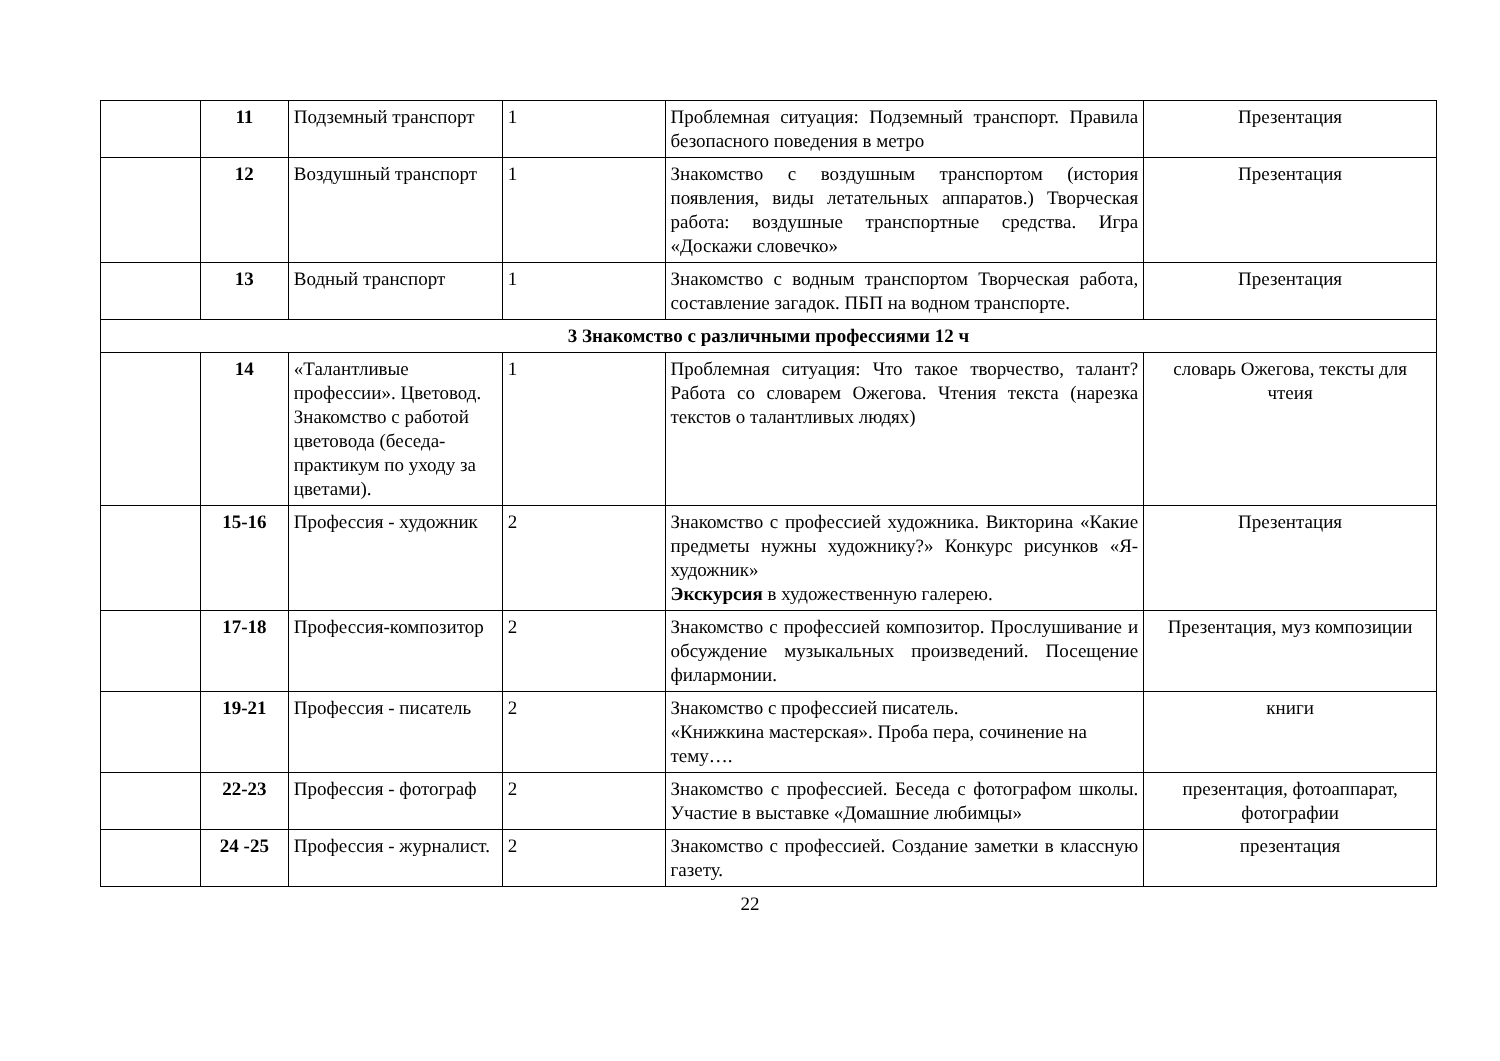| | 11 | Подземный транспорт | 1 | Проблемная ситуация: Подземный транспорт. Правила безопасного поведения в метро | Презентация |
| | 12 | Воздушный транспорт | 1 | Знакомство с воздушным транспортом (история появления, виды летательных аппаратов.) Творческая работа: воздушные транспортные средства. Игра «Доскажи словечко» | Презентация |
| | 13 | Водный транспорт | 1 | Знакомство с водным транспортом Творческая работа, составление загадок. ПБП на водном транспорте. | Презентация |
| 3 Знакомство с различными профессиями 12 ч | | | | | |
| | 14 | «Талантливые профессии». Цветовод. Знакомство с работой цветовода (беседа-практикум по уходу за цветами). | 1 | Проблемная ситуация: Что такое творчество, талант? Работа со словарем Ожегова. Чтения текста (нарезка текстов о талантливых людях) | словарь Ожегова, тексты для чтеия |
| | 15-16 | Профессия - художник | 2 | Знакомство с профессией художника. Викторина «Какие предметы нужны художнику?» Конкурс рисунков «Я-художник» Экскурсия в художественную галерею. | Презентация |
| | 17-18 | Профессия-композитор | 2 | Знакомство с профессией композитор. Прослушивание и обсуждение музыкальных произведений. Посещение филармонии. | Презентация, муз композиции |
| | 19-21 | Профессия - писатель | 2 | Знакомство с профессией писатель. «Книжкина мастерская». Проба пера, сочинение на тему…. | книги |
| | 22-23 | Профессия - фотограф | 2 | Знакомство с профессией. Беседа с фотографом школы. Участие в выставке «Домашние любимцы» | презентация, фотоаппарат, фотографии |
| | 24 -25 | Профессия - журналист. | 2 | Знакомство с профессией. Создание заметки в классную газету. | презентация |
22